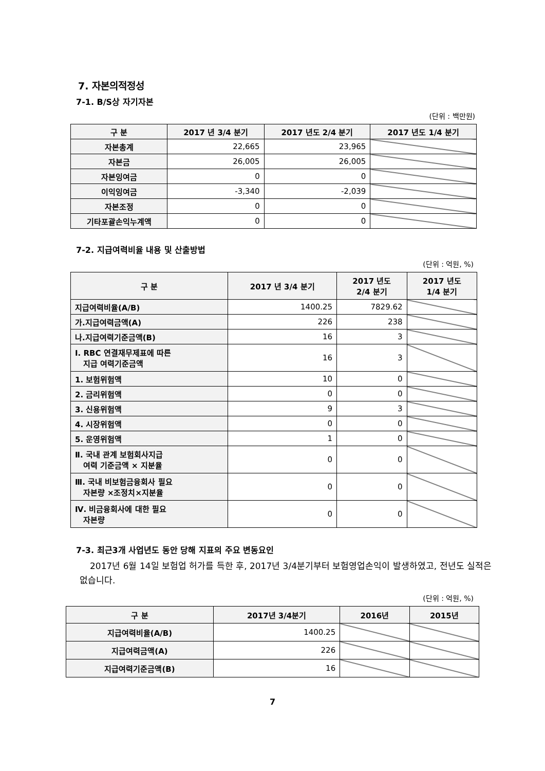7. 자본의적정성
7-1. B/S상 자기자본
(단위 : 백만원)
| 구 분 | 2017 년 3/4 분기 | 2017 년도 2/4 분기 | 2017 년도 1/4 분기 |
| --- | --- | --- | --- |
| 자본총계 | 22,665 | 23,965 | |
| 자본금 | 26,005 | 26,005 | |
| 자본잉여금 | 0 | 0 | |
| 이익잉여금 | -3,340 | -2,039 | |
| 자본조정 | 0 | 0 | |
| 기타포괄손익누계액 | 0 | 0 | |
7-2. 지급여력비율 내용 및 산출방법
(단위 : 억원, %)
| 구 분 | 2017 년 3/4 분기 | 2017 년도 2/4 분기 | 2017 년도 1/4 분기 |
| --- | --- | --- | --- |
| 지급여력비율(A/B) | 1400.25 | 7829.62 | |
| 가.지급여력금액(A) | 226 | 238 | |
| 나.지급여력기준금액(B) | 16 | 3 | |
| Ⅰ. RBC 연결재무제표에 따른 지급 여력기준금액 | 16 | 3 | |
| 1. 보험위험액 | 10 | 0 | |
| 2. 금리위험액 | 0 | 0 | |
| 3. 신용위험액 | 9 | 3 | |
| 4. 시장위험액 | 0 | 0 | |
| 5. 운영위험액 | 1 | 0 | |
| Ⅱ. 국내 관계 보험회사지급 여력 기준금액 × 지분율 | 0 | 0 | |
| Ⅲ. 국내 비보험금융회사 필요 자본량 ×조정치×지분율 | 0 | 0 | |
| Ⅳ. 비금융회사에 대한 필요 자본량 | 0 | 0 | |
7-3. 최근3개 사업년도 동안 당해 지표의 주요 변동요인
2017년 6월 14일 보험업 허가를 득한 후, 2017년 3/4분기부터 보험영업손익이 발생하였고, 전년도 실적은 없습니다.
(단위 : 억원, %)
| 구 분 | 2017년 3/4분기 | 2016년 | 2015년 |
| --- | --- | --- | --- |
| 지급여력비율(A/B) | 1400.25 | | |
| 지급여력금액(A) | 226 | | |
| 지급여력기준금액(B) | 16 | | |
7